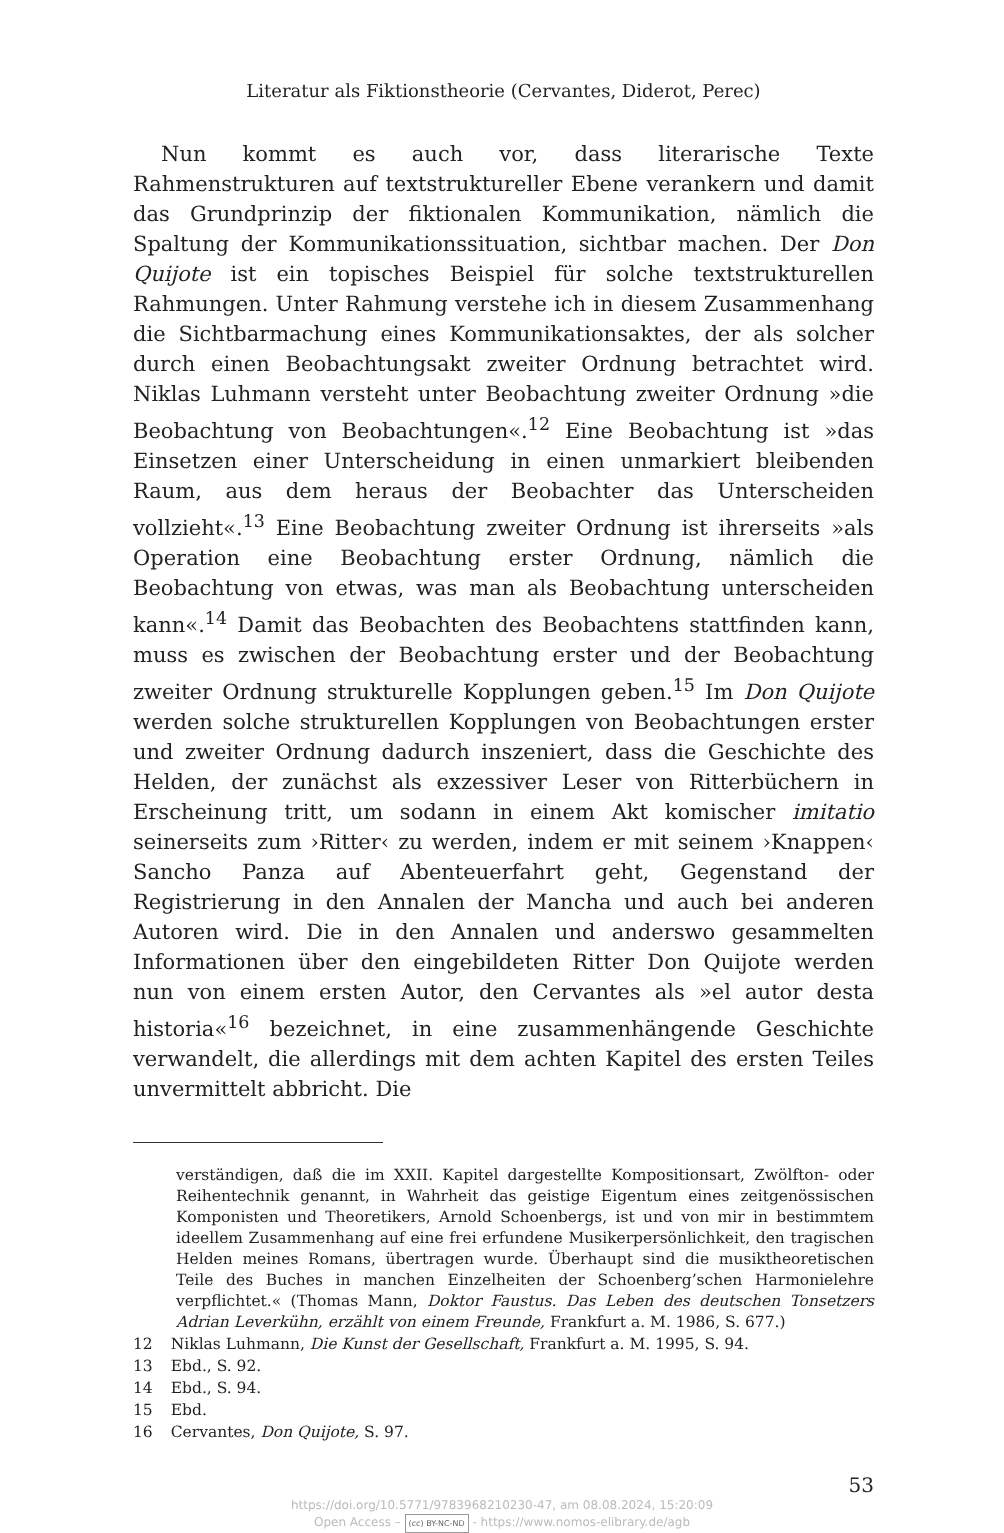Literatur als Fiktionstheorie (Cervantes, Diderot, Perec)
Nun kommt es auch vor, dass literarische Texte Rahmenstrukturen auf textstruktureller Ebene verankern und damit das Grundprinzip der fiktionalen Kommunikation, nämlich die Spaltung der Kommunikationssituation, sichtbar machen. Der Don Quijote ist ein topisches Beispiel für solche textstrukturellen Rahmungen. Unter Rahmung verstehe ich in diesem Zusammenhang die Sichtbarmachung eines Kommunikationsaktes, der als solcher durch einen Beobachtungsakt zweiter Ordnung betrachtet wird. Niklas Luhmann versteht unter Beobachtung zweiter Ordnung »die Beobachtung von Beobachtungen«.<sup>12</sup> Eine Beobachtung ist »das Einsetzen einer Unterscheidung in einen unmarkiert bleibenden Raum, aus dem heraus der Beobachter das Unterscheiden vollzieht«.<sup>13</sup> Eine Beobachtung zweiter Ordnung ist ihrerseits »als Operation eine Beobachtung erster Ordnung, nämlich die Beobachtung von etwas, was man als Beobachtung unterscheiden kann«.<sup>14</sup> Damit das Beobachten des Beobachtens stattfinden kann, muss es zwischen der Beobachtung erster und der Beobachtung zweiter Ordnung strukturelle Kopplungen geben.<sup>15</sup> Im Don Quijote werden solche strukturellen Kopplungen von Beobachtungen erster und zweiter Ordnung dadurch inszeniert, dass die Geschichte des Helden, der zunächst als exzessiver Leser von Ritterbüchern in Erscheinung tritt, um sodann in einem Akt komischer imitatio seinerseits zum ›Ritter‹ zu werden, indem er mit seinem ›Knappen‹ Sancho Panza auf Abenteuerfahrt geht, Gegenstand der Registrierung in den Annalen der Mancha und auch bei anderen Autoren wird. Die in den Annalen und anderswo gesammelten Informationen über den eingebildeten Ritter Don Quijote werden nun von einem ersten Autor, den Cervantes als »el autor desta historia«<sup>16</sup> bezeichnet, in eine zusammenhängende Geschichte verwandelt, die allerdings mit dem achten Kapitel des ersten Teiles unvermittelt abbricht. Die
verständigen, daß die im XXII. Kapitel dargestellte Kompositionsart, Zwölfton- oder Reihentechnik genannt, in Wahrheit das geistige Eigentum eines zeitgenössischen Komponisten und Theoretikers, Arnold Schoenbergs, ist und von mir in bestimmtem ideellem Zusammenhang auf eine frei erfundene Musikerpersönlichkeit, den tragischen Helden meines Romans, übertragen wurde. Überhaupt sind die musiktheoretischen Teile des Buches in manchen Einzelheiten der Schoenberg’schen Harmonielehre verpflichtet.« (Thomas Mann, Doktor Faustus. Das Leben des deutschen Tonsetzers Adrian Leverkühn, erzählt von einem Freunde, Frankfurt a. M. 1986, S. 677.)
12 Niklas Luhmann, Die Kunst der Gesellschaft, Frankfurt a. M. 1995, S. 94.
13 Ebd., S. 92.
14 Ebd., S. 94.
15 Ebd.
16 Cervantes, Don Quijote, S. 97.
53
https://doi.org/10.5771/9783968210230-47, am 08.08.2024, 15:20:09
Open Access – (cc) BY-NC-ND - https://www.nomos-elibrary.de/agb